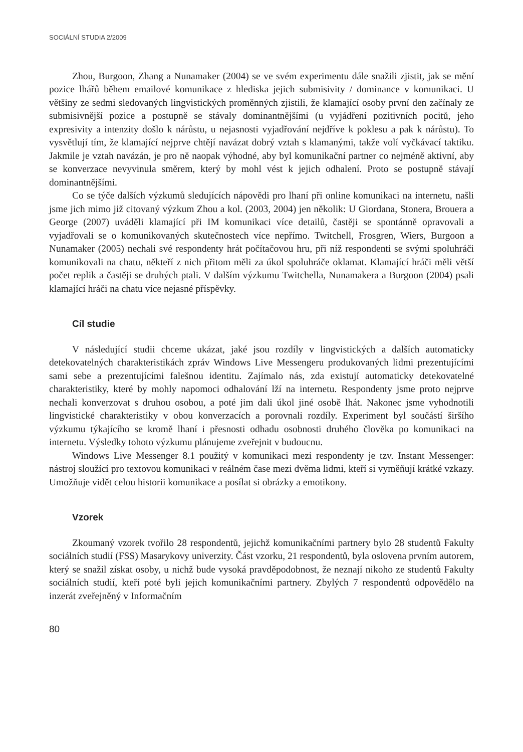SOCIÁLNÍ STUDIA 2/2009
Zhou, Burgoon, Zhang a Nunamaker (2004) se ve svém experimentu dále snažili zjistit, jak se mění pozice lhářů během emailové komunikace z hlediska jejich submisivity / dominance v komunikaci. U většiny ze sedmi sledovaných lingvistických proměnných zjistili, že klamající osoby první den začínaly ze submisivnější pozice a postupně se stávaly dominantnějšími (u vyjádření pozitivních pocitů, jeho expresivity a intenzity došlo k nárůstu, u nejasnosti vyjadřování nejdříve k poklesu a pak k nárůstu). To vysvětlují tím, že klamající nejprve chtějí navázat dobrý vztah s klamanými, takže volí vyčkávací taktiku. Jakmile je vztah navázán, je pro ně naopak výhodné, aby byl komunikační partner co nejméně aktivní, aby se konverzace nevyvinula směrem, který by mohl vést k jejich odhalení. Proto se postupně stávají dominantnějšími.
Co se týče dalších výzkumů sledujících nápovědi pro lhaní při online komunikaci na internetu, našli jsme jich mimo již citovaný výzkum Zhou a kol. (2003, 2004) jen několik: U Giordana, Stonera, Brouera a George (2007) uváděli klamající při IM komunikaci více detailů, častěji se spontánně opravovali a vyjadřovali se o komunikovaných skutečnostech více nepřímo. Twitchell, Frosgren, Wiers, Burgoon a Nunamaker (2005) nechali své respondenty hrát počítačovou hru, při níž respondenti se svými spoluhráči komunikovali na chatu, někteří z nich přitom měli za úkol spoluhráče oklamat. Klamající hráči měli větší počet replik a častěji se druhých ptali. V dalším výzkumu Twitchella, Nunamakera a Burgoon (2004) psali klamající hráči na chatu více nejasné příspěvky.
Cíl studie
V následující studii chceme ukázat, jaké jsou rozdíly v lingvistických a dalších automaticky detekovatelných charakteristikách zpráv Windows Live Messengeru produkovaných lidmi prezentujícími sami sebe a prezentujícími falešnou identitu. Zajímalo nás, zda existují automaticky detekovatelné charakteristiky, které by mohly napomoci odhalování lží na internetu. Respondenty jsme proto nejprve nechali konverzovat s druhou osobou, a poté jim dali úkol jiné osobě lhát. Nakonec jsme vyhodnotili lingvistické charakteristiky v obou konverzacích a porovnali rozdíly. Experiment byl součástí širšího výzkumu týkajícího se kromě lhaní i přesnosti odhadu osobnosti druhého člověka po komunikaci na internetu. Výsledky tohoto výzkumu plánujeme zveřejnit v budoucnu.
Windows Live Messenger 8.1 použitý v komunikaci mezi respondenty je tzv. Instant Messenger: nástroj sloužící pro textovou komunikaci v reálném čase mezi dvěma lidmi, kteří si vyměňují krátké vzkazy. Umožňuje vidět celou historii komunikace a posílat si obrázky a emotikony.
Vzorek
Zkoumaný vzorek tvořilo 28 respondentů, jejichž komunikačními partnery bylo 28 studentů Fakulty sociálních studií (FSS) Masarykovy univerzity. Část vzorku, 21 respondentů, byla oslovena prvním autorem, který se snažil získat osoby, u nichž bude vysoká pravděpodobnost, že neznají nikoho ze studentů Fakulty sociálních studií, kteří poté byli jejich komunikačními partnery. Zbylých 7 respondentů odpovědělo na inzerát zveřejněný v Informačním
80